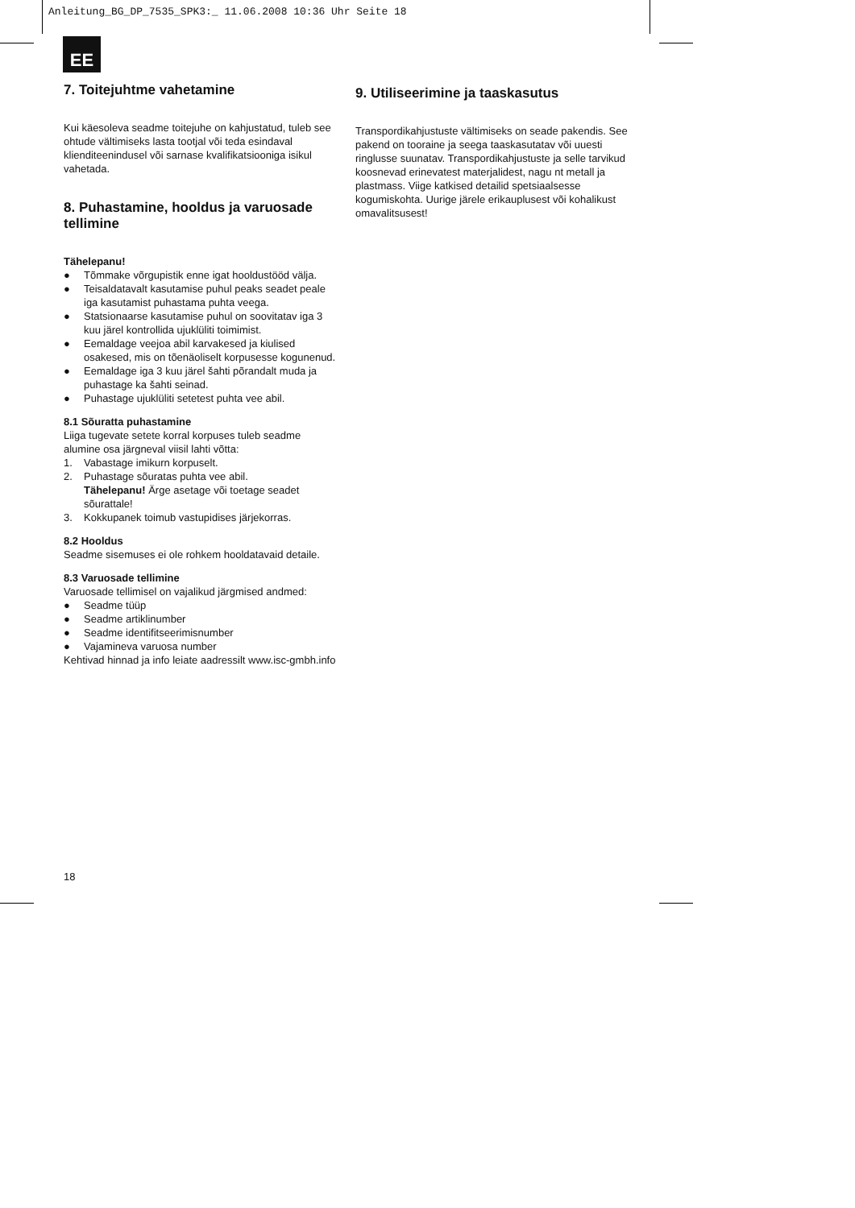Anleitung_BG_DP_7535_SPK3:_ 11.06.2008 10:36 Uhr Seite 18
EE
7. Toitejuhtme vahetamine
Kui käesoleva seadme toitejuhe on kahjustatud, tuleb see ohtude vältimiseks lasta tootjal või teda esindaval klienditeenindusel või sarnase kvalifikatsiooniga isikul vahetada.
8. Puhastamine, hooldus ja varuosade tellimine
Tähelepanu!
● Tõmmake võrgupistik enne igat hooldustööd välja.
● Teisaldatavalt kasutamise puhul peaks seadet peale iga kasutamist puhastama puhta veega.
● Statsionaarse kasutamise puhul on soovitatav iga 3 kuu järel kontrollida ujuklüliti toimimist.
● Eemaldage veejoa abil karvakesed ja kiulised osakesed, mis on tõenäoliselt korpusesse kogunenud.
● Eemaldage iga 3 kuu järel šahti põrandalt muda ja puhastage ka šahti seinad.
● Puhastage ujuklüliti setetest puhta vee abil.
8.1 Sõuratta puhastamine
Liiga tugevate setete korral korpuses tuleb seadme alumine osa järgneval viisil lahti võtta:
1. Vabastage imikurn korpuselt.
2. Puhastage sõuratas puhta vee abil.
Tähelepanu! Ärge asetage või toetage seadet sõurattale!
3. Kokkupanek toimub vastupidises järjekorras.
8.2 Hooldus
Seadme sisemuses ei ole rohkem hooldatavaid detaile.
8.3 Varuosade tellimine
Varuosade tellimisel on vajalikud järgmised andmed:
● Seadme tüüp
● Seadme artiklinumber
● Seadme identifitseerimisnumber
● Vajamineva varuosa number
Kehtivad hinnad ja info leiate aadressilt www.isc-gmbh.info
9. Utiliseerimine ja taaskasutus
Transpordikahjustuste vältimiseks on seade pakendis. See pakend on tooraine ja seega taaskasutatav või uuesti ringlusse suunatav. Transpordikahjustuste ja selle tarvikud koosnevad erinevatest materjalidest, nagu nt metall ja plastmass. Viige katkised detailid spetsiaalsesse kogumiskohta. Uurige järele erikauplusest või kohalikust omavalitsusest!
18